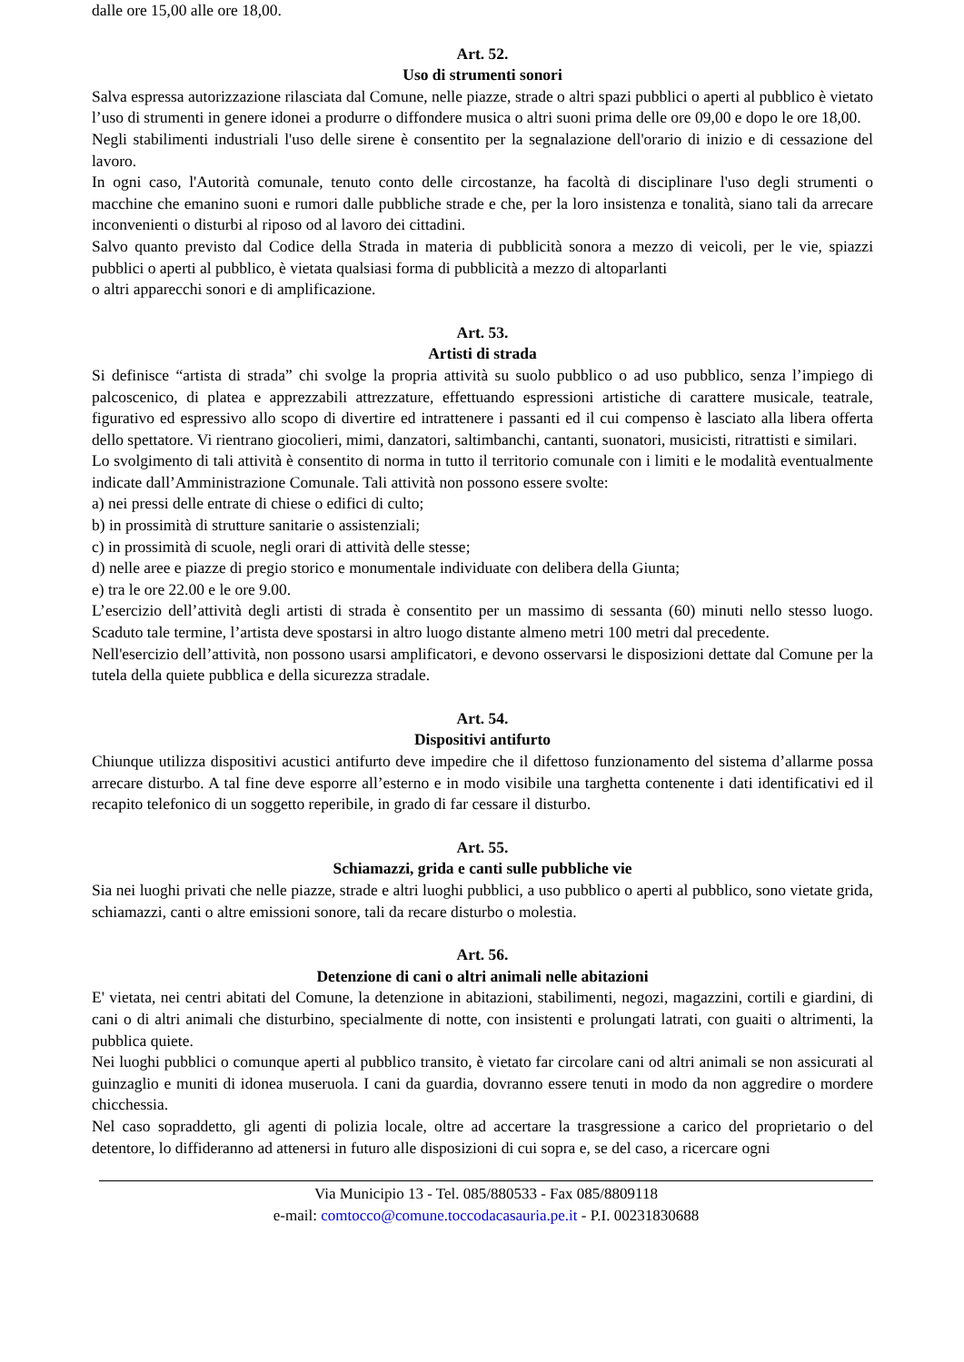dalle ore 15,00 alle ore 18,00.
Art. 52.
Uso di strumenti sonori
Salva espressa autorizzazione rilasciata dal Comune, nelle piazze, strade o altri spazi pubblici o aperti al pubblico è vietato l’uso di strumenti in genere idonei a produrre o diffondere musica o altri suoni prima delle ore 09,00 e dopo le ore 18,00.
Negli stabilimenti industriali l'uso delle sirene è consentito per la segnalazione dell'orario di inizio e di cessazione del lavoro.
In ogni caso, l'Autorità comunale, tenuto conto delle circostanze, ha facoltà di disciplinare l'uso degli strumenti o macchine che emanino suoni e rumori dalle pubbliche strade e che, per la loro insistenza e tonalità, siano tali da arrecare inconvenienti o disturbi al riposo od al lavoro dei cittadini.
Salvo quanto previsto dal Codice della Strada in materia di pubblicità sonora a mezzo di veicoli, per le vie, spiazzi pubblici o aperti al pubblico, è vietata qualsiasi forma di pubblicità a mezzo di altoparlanti
o altri apparecchi sonori e di amplificazione.
Art. 53.
Artisti di strada
Si definisce “artista di strada” chi svolge la propria attività su suolo pubblico o ad uso pubblico, senza l’impiego di palcoscenico, di platea e apprezzabili attrezzature, effettuando espressioni artistiche di carattere musicale, teatrale, figurativo ed espressivo allo scopo di divertire ed intrattenere i passanti ed il cui compenso è lasciato alla libera offerta dello spettatore. Vi rientrano giocolieri, mimi, danzatori, saltimbanchi, cantanti, suonatori, musicisti, ritrattisti e similari.
Lo svolgimento di tali attività è consentito di norma in tutto il territorio comunale con i limiti e le modalità eventualmente indicate dall’Amministrazione Comunale. Tali attività non possono essere svolte:
a) nei pressi delle entrate di chiese o edifici di culto;
b) in prossimità di strutture sanitarie o assistenziali;
c) in prossimità di scuole, negli orari di attività delle stesse;
d) nelle aree e piazze di pregio storico e monumentale individuate con delibera della Giunta;
e) tra le ore 22.00 e le ore 9.00.
L’esercizio dell’attività degli artisti di strada è consentito per un massimo di sessanta (60) minuti nello stesso luogo. Scaduto tale termine, l’artista deve spostarsi in altro luogo distante almeno metri 100 metri dal precedente.
Nell'esercizio dell’attività, non possono usarsi amplificatori, e devono osservarsi le disposizioni dettate dal Comune per la tutela della quiete pubblica e della sicurezza stradale.
Art. 54.
Dispositivi antifurto
Chiunque utilizza dispositivi acustici antifurto deve impedire che il difettoso funzionamento del sistema d’allarme possa arrecare disturbo. A tal fine deve esporre all’esterno e in modo visibile una targhetta contenente i dati identificativi ed il recapito telefonico di un soggetto reperibile, in grado di far cessare il disturbo.
Art. 55.
Schiamazzi, grida e canti sulle pubbliche vie
Sia nei luoghi privati che nelle piazze, strade e altri luoghi pubblici, a uso pubblico o aperti al pubblico, sono vietate grida, schiamazzi, canti o altre emissioni sonore, tali da recare disturbo o molestia.
Art. 56.
Detenzione di cani o altri animali nelle abitazioni
E' vietata, nei centri abitati del Comune, la detenzione in abitazioni, stabilimenti, negozi, magazzini, cortili e giardini, di cani o di altri animali che disturbino, specialmente di notte, con insistenti e prolungati latrati, con guaiti o altrimenti, la pubblica quiete.
Nei luoghi pubblici o comunque aperti al pubblico transito, è vietato far circolare cani od altri animali se non assicurati al guinzaglio e muniti di idonea museruola. I cani da guardia, dovranno essere tenuti in modo da non aggredire o mordere chicchessia.
Nel caso sopraddetto, gli agenti di polizia locale, oltre ad accertare la trasgressione a carico del proprietario o del detentore, lo diffideranno ad attenersi in futuro alle disposizioni di cui sopra e, se del caso, a ricercare ogni
Via Municipio 13 - Tel. 085/880533 - Fax 085/8809118
e-mail: comtocco@comune.toccodacasauria.pe.it - P.I. 00231830688